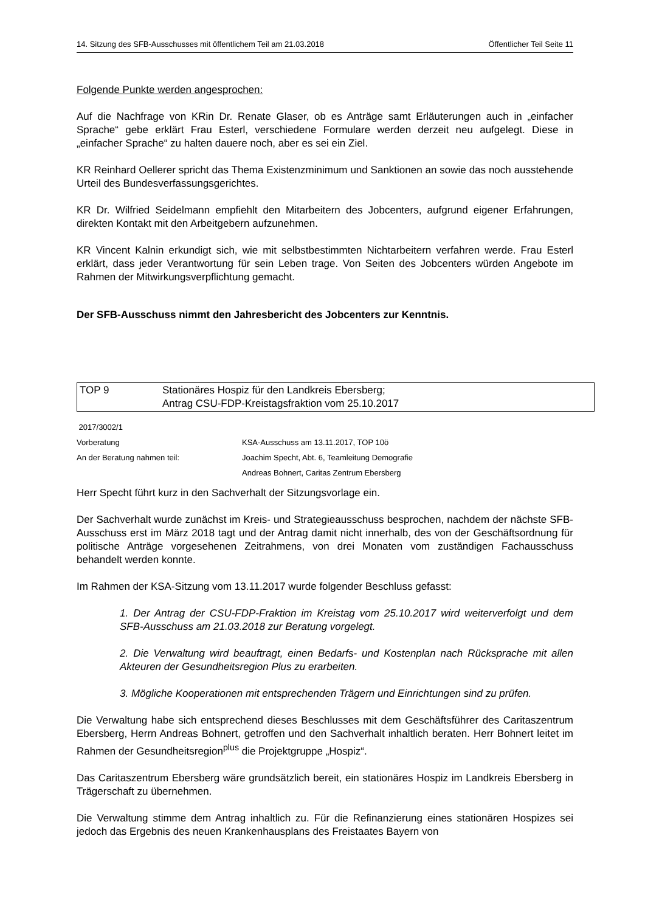14. Sitzung des SFB-Ausschusses mit öffentlichem Teil am 21.03.2018 Öffentlicher Teil Seite 11
Folgende Punkte werden angesprochen:
Auf die Nachfrage von KRin Dr. Renate Glaser, ob es Anträge samt Erläuterungen auch in „einfacher Sprache“ gebe erklärt Frau Esterl, verschiedene Formulare werden derzeit neu aufgelegt. Diese in „einfacher Sprache“ zu halten dauere noch, aber es sei ein Ziel.
KR Reinhard Oellerer spricht das Thema Existenzminimum und Sanktionen an sowie das noch ausstehende Urteil des Bundesverfassungsgerichtes.
KR Dr. Wilfried Seidelmann empfiehlt den Mitarbeitern des Jobcenters, aufgrund eigener Erfahrungen, direkten Kontakt mit den Arbeitgebern aufzunehmen.
KR Vincent Kalnin erkundigt sich, wie mit selbstbestimmten Nichtarbeitern verfahren werde. Frau Esterl erklärt, dass jeder Verantwortung für sein Leben trage. Von Seiten des Jobcenters würden Angebote im Rahmen der Mitwirkungsverpflichtung gemacht.
Der SFB-Ausschuss nimmt den Jahresbericht des Jobcenters zur Kenntnis.
TOP 9 Stationäres Hospiz für den Landkreis Ebersberg;
Antrag CSU-FDP-Kreistagsfraktion vom 25.10.2017
2017/3002/1
Vorberatung KSA-Ausschuss am 13.11.2017, TOP 10ö
An der Beratung nahmen teil: Joachim Specht, Abt. 6, Teamleitung Demografie
Andreas Bohnert, Caritas Zentrum Ebersberg
Herr Specht führt kurz in den Sachverhalt der Sitzungsvorlage ein.
Der Sachverhalt wurde zunächst im Kreis- und Strategieausschuss besprochen, nachdem der nächste SFB-Ausschuss erst im März 2018 tagt und der Antrag damit nicht innerhalb, des von der Geschäftsordnung für politische Anträge vorgesehenen Zeitrahmens, von drei Monaten vom zuständigen Fachausschuss behandelt werden konnte.
Im Rahmen der KSA-Sitzung vom 13.11.2017 wurde folgender Beschluss gefasst:
1. Der Antrag der CSU-FDP-Fraktion im Kreistag vom 25.10.2017 wird weiterverfolgt und dem SFB-Ausschuss am 21.03.2018 zur Beratung vorgelegt.
2. Die Verwaltung wird beauftragt, einen Bedarfs- und Kostenplan nach Rücksprache mit allen Akteuren der Gesundheitsregion Plus zu erarbeiten.
3. Mögliche Kooperationen mit entsprechenden Trägern und Einrichtungen sind zu prüfen.
Die Verwaltung habe sich entsprechend dieses Beschlusses mit dem Geschäftsführer des Caritaszentrum Ebersberg, Herrn Andreas Bohnert, getroffen und den Sachverhalt inhaltlich beraten. Herr Bohnert leitet im Rahmen der Gesundheitsregion<sup>plus</sup> die Projektgruppe „Hospiz“.
Das Caritaszentrum Ebersberg wäre grundsätzlich bereit, ein stationäres Hospiz im Landkreis Ebersberg in Trägerschaft zu übernehmen.
Die Verwaltung stimme dem Antrag inhaltlich zu. Für die Refinanzierung eines stationären Hospizes sei jedoch das Ergebnis des neuen Krankenhausplans des Freistaates Bayern von